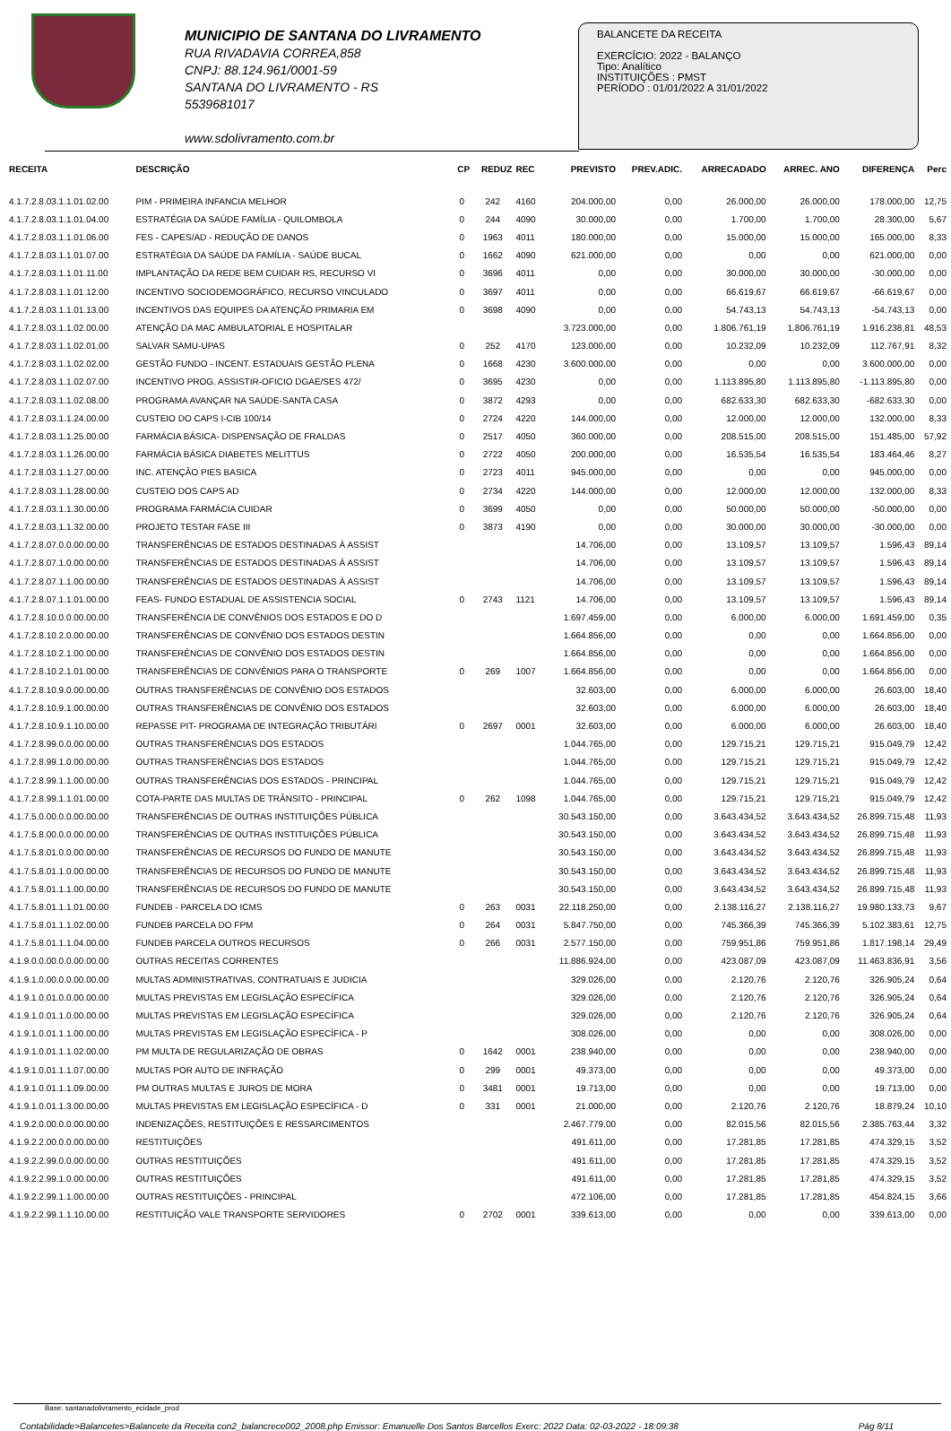MUNICIPIO DE SANTANA DO LIVRAMENTO
RUA RIVADAVIA CORREA,858
CNPJ: 88.124.961/0001-59
SANTANA DO LIVRAMENTO - RS
5539681017
www.sdolivramento.com.br
BALANCETE DA RECEITA
EXERCÍCIO: 2022 - BALANÇO
Tipo: Analítico
INSTITUIÇÕES : PMST
PERÍODO : 01/01/2022 A 31/01/2022
| RECEITA | DESCRIÇÃO | CP | REDUZ | REC | PREVISTO | PREV.ADIC. | ARRECADADO | ARREC. ANO | DIFERENÇA | Perc |
| --- | --- | --- | --- | --- | --- | --- | --- | --- | --- | --- |
| 4.1.7.2.8.03.1.1.01.02.00 | PIM - PRIMEIRA INFANCIA MELHOR | 0 | 242 | 4160 | 204.000,00 | 0,00 | 26.000,00 | 26.000,00 | 178.000,00 | 12,75 |
| 4.1.7.2.8.03.1.1.01.04.00 | ESTRATÉGIA DA SAÚDE FAMÍLIA - QUILOMBOLA | 0 | 244 | 4090 | 30.000,00 | 0,00 | 1.700,00 | 1.700,00 | 28.300,00 | 5,67 |
| 4.1.7.2.8.03.1.1.01.06.00 | FES - CAPES/AD - REDUÇÃO DE DANOS | 0 | 1963 | 4011 | 180.000,00 | 0,00 | 15.000,00 | 15.000,00 | 165.000,00 | 8,33 |
| 4.1.7.2.8.03.1.1.01.07.00 | ESTRATÉGIA DA SAÚDE DA FAMÍLIA - SAÚDE BUCAL | 0 | 1662 | 4090 | 621.000,00 | 0,00 | 0,00 | 0,00 | 621.000,00 | 0,00 |
| 4.1.7.2.8.03.1.1.01.11.00 | IMPLANTAÇÃO DA REDE BEM CUIDAR RS, RECURSO VI | 0 | 3696 | 4011 | 0,00 | 0,00 | 30.000,00 | 30.000,00 | -30.000,00 | 0,00 |
| 4.1.7.2.8.03.1.1.01.12.00 | INCENTIVO SOCIODEMOGRÁFICO, RECURSO VINCULADO | 0 | 3697 | 4011 | 0,00 | 0,00 | 66.619,67 | 66.619,67 | -66.619,67 | 0,00 |
| 4.1.7.2.8.03.1.1.01.13.00 | INCENTIVOS DAS EQUIPES DA ATENÇÃO PRIMARIA EM | 0 | 3698 | 4090 | 0,00 | 0,00 | 54.743,13 | 54.743,13 | -54.743,13 | 0,00 |
| 4.1.7.2.8.03.1.1.02.00.00 | ATENÇÃO DA MAC AMBULATORIAL E HOSPITALAR | | | | 3.723.000,00 | 0,00 | 1.806.761,19 | 1.806.761,19 | 1.916.238,81 | 48,53 |
| 4.1.7.2.8.03.1.1.02.01.00 | SALVAR SAMU-UPAS | 0 | 252 | 4170 | 123.000,00 | 0,00 | 10.232,09 | 10.232,09 | 112.767,91 | 8,32 |
| 4.1.7.2.8.03.1.1.02.02.00 | GESTÃO FUNDO - INCENT. ESTADUAIS GESTÃO PLENA | 0 | 1668 | 4230 | 3.600.000,00 | 0,00 | 0,00 | 0,00 | 3.600.000,00 | 0,00 |
| 4.1.7.2.8.03.1.1.02.07.00 | INCENTIVO PROG. ASSISTIR-OFICIO DGAE/SES 472/ | 0 | 3695 | 4230 | 0,00 | 0,00 | 1.113.895,80 | 1.113.895,80 | -1.113.895,80 | 0,00 |
| 4.1.7.2.8.03.1.1.02.08.00 | PROGRAMA AVANÇAR NA SAÚDE-SANTA CASA | 0 | 3872 | 4293 | 0,00 | 0,00 | 682.633,30 | 682.633,30 | -682.633,30 | 0,00 |
| 4.1.7.2.8.03.1.1.24.00.00 | CUSTEIO DO CAPS I-CIB 100/14 | 0 | 2724 | 4220 | 144.000,00 | 0,00 | 12.000,00 | 12.000,00 | 132.000,00 | 8,33 |
| 4.1.7.2.8.03.1.1.25.00.00 | FARMÁCIA BÁSICA- DISPENSAÇÃO DE FRALDAS | 0 | 2517 | 4050 | 360.000,00 | 0,00 | 208.515,00 | 208.515,00 | 151.485,00 | 57,92 |
| 4.1.7.2.8.03.1.1.26.00.00 | FARMÁCIA BÁSICA DIABETES MELITTUS | 0 | 2722 | 4050 | 200.000,00 | 0,00 | 16.535,54 | 16.535,54 | 183.464,46 | 8,27 |
| 4.1.7.2.8.03.1.1.27.00.00 | INC. ATENÇÃO PIES BASICA | 0 | 2723 | 4011 | 945.000,00 | 0,00 | 0,00 | 0,00 | 945.000,00 | 0,00 |
| 4.1.7.2.8.03.1.1.28.00.00 | CUSTEIO DOS CAPS AD | 0 | 2734 | 4220 | 144.000,00 | 0,00 | 12.000,00 | 12.000,00 | 132.000,00 | 8,33 |
| 4.1.7.2.8.03.1.1.30.00.00 | PROGRAMA FARMÁCIA CUIDAR | 0 | 3699 | 4050 | 0,00 | 0,00 | 50.000,00 | 50.000,00 | -50.000,00 | 0,00 |
| 4.1.7.2.8.03.1.1.32.00.00 | PROJETO TESTAR FASE III | 0 | 3873 | 4190 | 0,00 | 0,00 | 30.000,00 | 30.000,00 | -30.000,00 | 0,00 |
| 4.1.7.2.8.07.0.0.00.00.00 | TRANSFERÊNCIAS DE ESTADOS DESTINADAS À ASSIST | | | | 14.706,00 | 0,00 | 13.109,57 | 13.109,57 | 1.596,43 | 89,14 |
| 4.1.7.2.8.07.1.0.00.00.00 | TRANSFERÊNCIAS DE ESTADOS DESTINADAS À ASSIST | | | | 14.706,00 | 0,00 | 13.109,57 | 13.109,57 | 1.596,43 | 89,14 |
| 4.1.7.2.8.07.1.1.00.00.00 | TRANSFERÊNCIAS DE ESTADOS DESTINADAS À ASSIST | | | | 14.706,00 | 0,00 | 13.109,57 | 13.109,57 | 1.596,43 | 89,14 |
| 4.1.7.2.8.07.1.1.01.00.00 | FEAS- FUNDO ESTADUAL DE ASSISTENCIA SOCIAL | 0 | 2743 | 1121 | 14.706,00 | 0,00 | 13.109,57 | 13.109,57 | 1.596,43 | 89,14 |
| 4.1.7.2.8.10.0.0.00.00.00 | TRANSFERÊNCIA DE CONVÊNIOS DOS ESTADOS E DO D | | | | 1.697.459,00 | 0,00 | 6.000,00 | 6.000,00 | 1.691.459,00 | 0,35 |
| 4.1.7.2.8.10.2.0.00.00.00 | TRANSFERÊNCIAS DE CONVÊNIO DOS ESTADOS DESTIN | | | | 1.664.856,00 | 0,00 | 0,00 | 0,00 | 1.664.856,00 | 0,00 |
| 4.1.7.2.8.10.2.1.00.00.00 | TRANSFERÊNCIAS DE CONVÊNIO DOS ESTADOS DESTIN | | | | 1.664.856,00 | 0,00 | 0,00 | 0,00 | 1.664.856,00 | 0,00 |
| 4.1.7.2.8.10.2.1.01.00.00 | TRANSFERÊNCIAS DE CONVÊNIOS PARA O TRANSPORTE | 0 | 269 | 1007 | 1.664.856,00 | 0,00 | 0,00 | 0,00 | 1.664.856,00 | 0,00 |
| 4.1.7.2.8.10.9.0.00.00.00 | OUTRAS TRANSFERÊNCIAS DE CONVÊNIO DOS ESTADOS | | | | 32.603,00 | 0,00 | 6.000,00 | 6.000,00 | 26.603,00 | 18,40 |
| 4.1.7.2.8.10.9.1.00.00.00 | OUTRAS TRANSFERÊNCIAS DE CONVÊNIO DOS ESTADOS | | | | 32.603,00 | 0,00 | 6.000,00 | 6.000,00 | 26.603,00 | 18,40 |
| 4.1.7.2.8.10.9.1.10.00.00 | REPASSE PIT- PROGRAMA DE INTEGRAÇÃO TRIBUTÁRI | 0 | 2697 | 0001 | 32.603,00 | 0,00 | 6.000,00 | 6.000,00 | 26.603,00 | 18,40 |
| 4.1.7.2.8.99.0.0.00.00.00 | OUTRAS TRANSFERÊNCIAS DOS ESTADOS | | | | 1.044.765,00 | 0,00 | 129.715,21 | 129.715,21 | 915.049,79 | 12,42 |
| 4.1.7.2.8.99.1.0.00.00.00 | OUTRAS TRANSFERÊNCIAS DOS ESTADOS | | | | 1.044.765,00 | 0,00 | 129.715,21 | 129.715,21 | 915.049,79 | 12,42 |
| 4.1.7.2.8.99.1.1.00.00.00 | OUTRAS TRANSFERÊNCIAS DOS ESTADOS - PRINCIPAL | | | | 1.044.765,00 | 0,00 | 129.715,21 | 129.715,21 | 915.049,79 | 12,42 |
| 4.1.7.2.8.99.1.1.01.00.00 | COTA-PARTE DAS MULTAS DE TRÂNSITO - PRINCIPAL | 0 | 262 | 1098 | 1.044.765,00 | 0,00 | 129.715,21 | 129.715,21 | 915.049,79 | 12,42 |
| 4.1.7.5.0.00.0.0.00.00.00 | TRANSFERÊNCIAS DE OUTRAS INSTITUIÇÕES PÚBLICA | | | | 30.543.150,00 | 0,00 | 3.643.434,52 | 3.643.434,52 | 26.899.715,48 | 11,93 |
| 4.1.7.5.8.00.0.0.00.00.00 | TRANSFERÊNCIAS DE OUTRAS INSTITUIÇÕES PÚBLICA | | | | 30.543.150,00 | 0,00 | 3.643.434,52 | 3.643.434,52 | 26.899.715,48 | 11,93 |
| 4.1.7.5.8.01.0.0.00.00.00 | TRANSFERÊNCIAS DE RECURSOS DO FUNDO DE MANUTE | | | | 30.543.150,00 | 0,00 | 3.643.434,52 | 3.643.434,52 | 26.899.715,48 | 11,93 |
| 4.1.7.5.8.01.1.0.00.00.00 | TRANSFERÊNCIAS DE RECURSOS DO FUNDO DE MANUTE | | | | 30.543.150,00 | 0,00 | 3.643.434,52 | 3.643.434,52 | 26.899.715,48 | 11,93 |
| 4.1.7.5.8.01.1.1.00.00.00 | TRANSFERÊNCIAS DE RECURSOS DO FUNDO DE MANUTE | | | | 30.543.150,00 | 0,00 | 3.643.434,52 | 3.643.434,52 | 26.899.715,48 | 11,93 |
| 4.1.7.5.8.01.1.1.01.00.00 | FUNDEB - PARCELA DO ICMS | 0 | 263 | 0031 | 22.118.250,00 | 0,00 | 2.138.116,27 | 2.138.116,27 | 19.980.133,73 | 9,67 |
| 4.1.7.5.8.01.1.1.02.00.00 | FUNDEB PARCELA DO FPM | 0 | 264 | 0031 | 5.847.750,00 | 0,00 | 745.366,39 | 745.366,39 | 5.102.383,61 | 12,75 |
| 4.1.7.5.8.01.1.1.04.00.00 | FUNDEB PARCELA OUTROS RECURSOS | 0 | 266 | 0031 | 2.577.150,00 | 0,00 | 759.951,86 | 759.951,86 | 1.817.198,14 | 29,49 |
| 4.1.9.0.0.00.0.0.00.00.00 | OUTRAS RECEITAS CORRENTES | | | | 11.886.924,00 | 0,00 | 423.087,09 | 423.087,09 | 11.463.836,91 | 3,56 |
| 4.1.9.1.0.00.0.0.00.00.00 | MULTAS ADMINISTRATIVAS, CONTRATUAIS E JUDICIA | | | | 329.026,00 | 0,00 | 2.120,76 | 2.120,76 | 326.905,24 | 0,64 |
| 4.1.9.1.0.01.0.0.00.00.00 | MULTAS PREVISTAS EM LEGISLAÇÃO ESPECÍFICA | | | | 329.026,00 | 0,00 | 2.120,76 | 2.120,76 | 326.905,24 | 0,64 |
| 4.1.9.1.0.01.1.0.00.00.00 | MULTAS PREVISTAS EM LEGISLAÇÃO ESPECÍFICA | | | | 329.026,00 | 0,00 | 2.120,76 | 2.120,76 | 326.905,24 | 0,64 |
| 4.1.9.1.0.01.1.1.00.00.00 | MULTAS PREVISTAS EM LEGISLAÇÃO ESPECÍFICA - P | | | | 308.026,00 | 0,00 | 0,00 | 0,00 | 308.026,00 | 0,00 |
| 4.1.9.1.0.01.1.1.02.00.00 | PM MULTA DE REGULARIZAÇÃO DE OBRAS | 0 | 1642 | 0001 | 238.940,00 | 0,00 | 0,00 | 0,00 | 238.940,00 | 0,00 |
| 4.1.9.1.0.01.1.1.07.00.00 | MULTAS POR AUTO DE INFRAÇÃO | 0 | 299 | 0001 | 49.373,00 | 0,00 | 0,00 | 0,00 | 49.373,00 | 0,00 |
| 4.1.9.1.0.01.1.1.09.00.00 | PM OUTRAS MULTAS E JUROS DE MORA | 0 | 3481 | 0001 | 19.713,00 | 0,00 | 0,00 | 0,00 | 19.713,00 | 0,00 |
| 4.1.9.1.0.01.1.3.00.00.00 | MULTAS PREVISTAS EM LEGISLAÇÃO ESPECÍFICA - D | 0 | 331 | 0001 | 21.000,00 | 0,00 | 2.120,76 | 2.120,76 | 18.879,24 | 10,10 |
| 4.1.9.2.0.00.0.0.00.00.00 | INDENIZAÇÕES, RESTITUIÇÕES E RESSARCIMENTOS | | | | 2.467.779,00 | 0,00 | 82.015,56 | 82.015,56 | 2.385.763,44 | 3,32 |
| 4.1.9.2.2.00.0.0.00.00.00 | RESTITUIÇÕES | | | | 491.611,00 | 0,00 | 17.281,85 | 17.281,85 | 474.329,15 | 3,52 |
| 4.1.9.2.2.99.0.0.00.00.00 | OUTRAS RESTITUIÇÕES | | | | 491.611,00 | 0,00 | 17.281,85 | 17.281,85 | 474.329,15 | 3,52 |
| 4.1.9.2.2.99.1.0.00.00.00 | OUTRAS RESTITUIÇÕES | | | | 491.611,00 | 0,00 | 17.281,85 | 17.281,85 | 474.329,15 | 3,52 |
| 4.1.9.2.2.99.1.1.00.00.00 | OUTRAS RESTITUIÇÕES - PRINCIPAL | | | | 472.106,00 | 0,00 | 17.281,85 | 17.281,85 | 454.824,15 | 3,66 |
| 4.1.9.2.2.99.1.1.10.00.00 | RESTITUIÇÃO VALE TRANSPORTE SERVIDORES | 0 | 2702 | 0001 | 339.613,00 | 0,00 | 0,00 | 0,00 | 339.613,00 | 0,00 |
Base: santanadolivramento_ecidade_prod
Contabilidade>Balancetes>Balancete da Receita con2_balancrece002_2008.php Emissor: Emanuelle Dos Santos Barcellos Exerc: 2022 Data: 02-03-2022 - 18:09:38 Pág 8/11